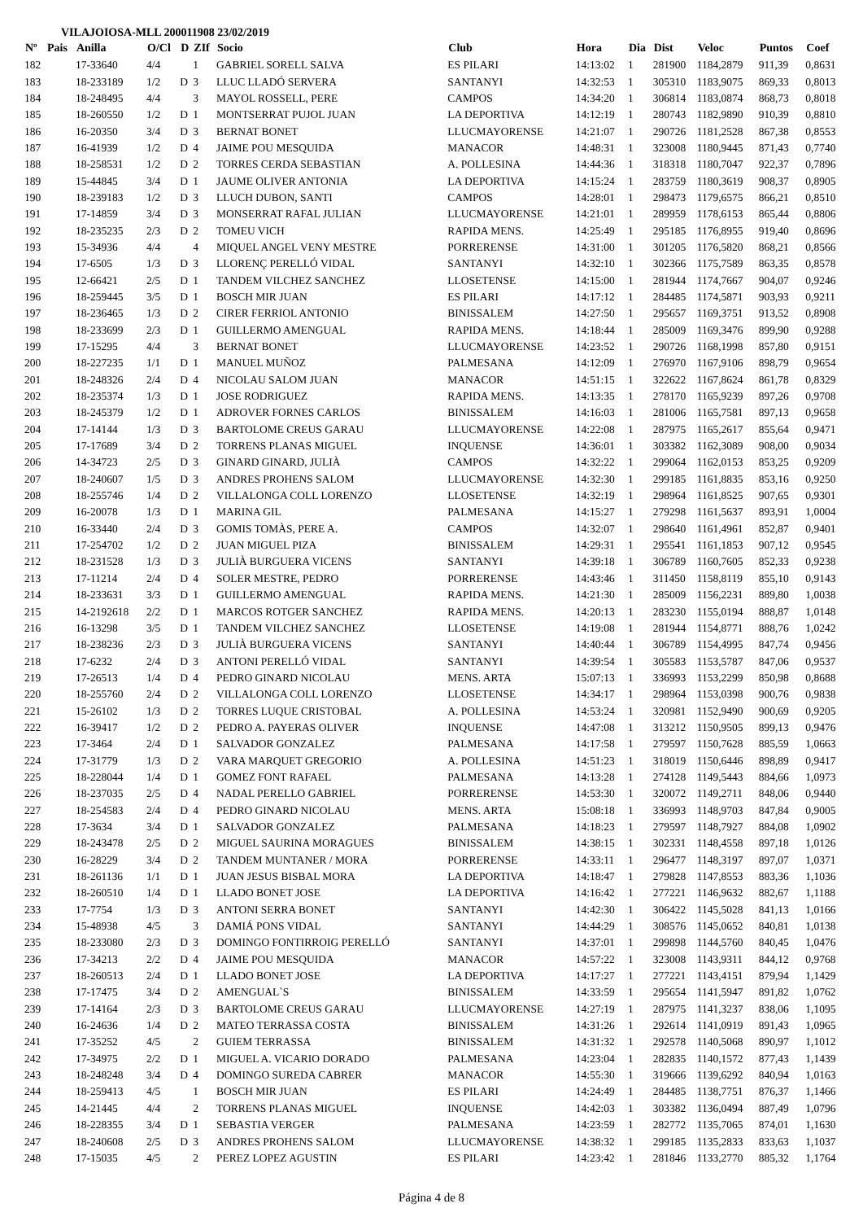VILAJOIOSA-MLL 200011908 23/02/2019
| Nº | Pais | Anilla | O/Cl | D | ZIf | Socio | Club | Hora | Dia | Dist | Veloc | Puntos | Coef |
| --- | --- | --- | --- | --- | --- | --- | --- | --- | --- | --- | --- | --- | --- |
| 182 | | 17-33640 | 4/4 | | 1 | GABRIEL SORELL SALVA | ES PILARI | 14:13:02 | 1 | 281900 | 1184,2879 | 911,39 | 0,8631 |
| 183 | | 18-233189 | 1/2 | D | 3 | LLUC LLADÓ SERVERA | SANTANYI | 14:32:53 | 1 | 305310 | 1183,9075 | 869,33 | 0,8013 |
| 184 | | 18-248495 | 4/4 | | 3 | MAYOL ROSSELL, PERE | CAMPOS | 14:34:20 | 1 | 306814 | 1183,0874 | 868,73 | 0,8018 |
| 185 | | 18-260550 | 1/2 | D | 1 | MONTSERRAT PUJOL JUAN | LA DEPORTIVA | 14:12:19 | 1 | 280743 | 1182,9890 | 910,39 | 0,8810 |
| 186 | | 16-20350 | 3/4 | D | 3 | BERNAT BONET | LLUCMAYORENSE | 14:21:07 | 1 | 290726 | 1181,2528 | 867,38 | 0,8553 |
| 187 | | 16-41939 | 1/2 | D | 4 | JAIME POU MESQUIDA | MANACOR | 14:48:31 | 1 | 323008 | 1180,9445 | 871,43 | 0,7740 |
| 188 | | 18-258531 | 1/2 | D | 2 | TORRES CERDA SEBASTIAN | A. POLLESINA | 14:44:36 | 1 | 318318 | 1180,7047 | 922,37 | 0,7896 |
| 189 | | 15-44845 | 3/4 | D | 1 | JAUME OLIVER ANTONIA | LA DEPORTIVA | 14:15:24 | 1 | 283759 | 1180,3619 | 908,37 | 0,8905 |
| 190 | | 18-239183 | 1/2 | D | 3 | LLUCH DUBON, SANTI | CAMPOS | 14:28:01 | 1 | 298473 | 1179,6575 | 866,21 | 0,8510 |
| 191 | | 17-14859 | 3/4 | D | 3 | MONSERRAT RAFAL JULIAN | LLUCMAYORENSE | 14:21:01 | 1 | 289959 | 1178,6153 | 865,44 | 0,8806 |
| 192 | | 18-235235 | 2/3 | D | 2 | TOMEU VICH | RAPIDA MENS. | 14:25:49 | 1 | 295185 | 1176,8955 | 919,40 | 0,8696 |
| 193 | | 15-34936 | 4/4 | | 4 | MIQUEL ANGEL VENY MESTRE | PORRERENSE | 14:31:00 | 1 | 301205 | 1176,5820 | 868,21 | 0,8566 |
| 194 | | 17-6505 | 1/3 | D | 3 | LLORENÇ PERELLÓ VIDAL | SANTANYI | 14:32:10 | 1 | 302366 | 1175,7589 | 863,35 | 0,8578 |
| 195 | | 12-66421 | 2/5 | D | 1 | TANDEM VILCHEZ SANCHEZ | LLOSETENSE | 14:15:00 | 1 | 281944 | 1174,7667 | 904,07 | 0,9246 |
| 196 | | 18-259445 | 3/5 | D | 1 | BOSCH MIR JUAN | ES PILARI | 14:17:12 | 1 | 284485 | 1174,5871 | 903,93 | 0,9211 |
| 197 | | 18-236465 | 1/3 | D | 2 | CIRER FERRIOL ANTONIO | BINISSALEM | 14:27:50 | 1 | 295657 | 1169,3751 | 913,52 | 0,8908 |
| 198 | | 18-233699 | 2/3 | D | 1 | GUILLERMO AMENGUAL | RAPIDA MENS. | 14:18:44 | 1 | 285009 | 1169,3476 | 899,90 | 0,9288 |
| 199 | | 17-15295 | 4/4 | | 3 | BERNAT BONET | LLUCMAYORENSE | 14:23:52 | 1 | 290726 | 1168,1998 | 857,80 | 0,9151 |
| 200 | | 18-227235 | 1/1 | D | 1 | MANUEL MUÑOZ | PALMESANA | 14:12:09 | 1 | 276970 | 1167,9106 | 898,79 | 0,9654 |
| 201 | | 18-248326 | 2/4 | D | 4 | NICOLAU SALOM JUAN | MANACOR | 14:51:15 | 1 | 322622 | 1167,8624 | 861,78 | 0,8329 |
| 202 | | 18-235374 | 1/3 | D | 1 | JOSE RODRIGUEZ | RAPIDA MENS. | 14:13:35 | 1 | 278170 | 1165,9239 | 897,26 | 0,9708 |
| 203 | | 18-245379 | 1/2 | D | 1 | ADROVER FORNES CARLOS | BINISSALEM | 14:16:03 | 1 | 281006 | 1165,7581 | 897,13 | 0,9658 |
| 204 | | 17-14144 | 1/3 | D | 3 | BARTOLOME CREUS GARAU | LLUCMAYORENSE | 14:22:08 | 1 | 287975 | 1165,2617 | 855,64 | 0,9471 |
| 205 | | 17-17689 | 3/4 | D | 2 | TORRENS PLANAS MIGUEL | INQUENSE | 14:36:01 | 1 | 303382 | 1162,3089 | 908,00 | 0,9034 |
| 206 | | 14-34723 | 2/5 | D | 3 | GINARD GINARD, JULIÀ | CAMPOS | 14:32:22 | 1 | 299064 | 1162,0153 | 853,25 | 0,9209 |
| 207 | | 18-240607 | 1/5 | D | 3 | ANDRES PROHENS SALOM | LLUCMAYORENSE | 14:32:30 | 1 | 299185 | 1161,8835 | 853,16 | 0,9250 |
| 208 | | 18-255746 | 1/4 | D | 2 | VILLALONGA COLL LORENZO | LLOSETENSE | 14:32:19 | 1 | 298964 | 1161,8525 | 907,65 | 0,9301 |
| 209 | | 16-20078 | 1/3 | D | 1 | MARINA GIL | PALMESANA | 14:15:27 | 1 | 279298 | 1161,5637 | 893,91 | 1,0004 |
| 210 | | 16-33440 | 2/4 | D | 3 | GOMIS TOMÀS, PERE A. | CAMPOS | 14:32:07 | 1 | 298640 | 1161,4961 | 852,87 | 0,9401 |
| 211 | | 17-254702 | 1/2 | D | 2 | JUAN MIGUEL PIZA | BINISSALEM | 14:29:31 | 1 | 295541 | 1161,1853 | 907,12 | 0,9545 |
| 212 | | 18-231528 | 1/3 | D | 3 | JULIÀ BURGUERA VICENS | SANTANYI | 14:39:18 | 1 | 306789 | 1160,7605 | 852,33 | 0,9238 |
| 213 | | 17-11214 | 2/4 | D | 4 | SOLER MESTRE, PEDRO | PORRERENSE | 14:43:46 | 1 | 311450 | 1158,8119 | 855,10 | 0,9143 |
| 214 | | 18-233631 | 3/3 | D | 1 | GUILLERMO AMENGUAL | RAPIDA MENS. | 14:21:30 | 1 | 285009 | 1156,2231 | 889,80 | 1,0038 |
| 215 | | 14-2192618 | 2/2 | D | 1 | MARCOS ROTGER SANCHEZ | RAPIDA MENS. | 14:20:13 | 1 | 283230 | 1155,0194 | 888,87 | 1,0148 |
| 216 | | 16-13298 | 3/5 | D | 1 | TANDEM VILCHEZ SANCHEZ | LLOSETENSE | 14:19:08 | 1 | 281944 | 1154,8771 | 888,76 | 1,0242 |
| 217 | | 18-238236 | 2/3 | D | 3 | JULIÀ BURGUERA VICENS | SANTANYI | 14:40:44 | 1 | 306789 | 1154,4995 | 847,74 | 0,9456 |
| 218 | | 17-6232 | 2/4 | D | 3 | ANTONI PERELLÓ VIDAL | SANTANYI | 14:39:54 | 1 | 305583 | 1153,5787 | 847,06 | 0,9537 |
| 219 | | 17-26513 | 1/4 | D | 4 | PEDRO GINARD NICOLAU | MENS. ARTA | 15:07:13 | 1 | 336993 | 1153,2299 | 850,98 | 0,8688 |
| 220 | | 18-255760 | 2/4 | D | 2 | VILLALONGA COLL LORENZO | LLOSETENSE | 14:34:17 | 1 | 298964 | 1153,0398 | 900,76 | 0,9838 |
| 221 | | 15-26102 | 1/3 | D | 2 | TORRES LUQUE CRISTOBAL | A. POLLESINA | 14:53:24 | 1 | 320981 | 1152,9490 | 900,69 | 0,9205 |
| 222 | | 16-39417 | 1/2 | D | 2 | PEDRO A. PAYERAS OLIVER | INQUENSE | 14:47:08 | 1 | 313212 | 1150,9505 | 899,13 | 0,9476 |
| 223 | | 17-3464 | 2/4 | D | 1 | SALVADOR GONZALEZ | PALMESANA | 14:17:58 | 1 | 279597 | 1150,7628 | 885,59 | 1,0663 |
| 224 | | 17-31779 | 1/3 | D | 2 | VARA MARQUET GREGORIO | A. POLLESINA | 14:51:23 | 1 | 318019 | 1150,6446 | 898,89 | 0,9417 |
| 225 | | 18-228044 | 1/4 | D | 1 | GOMEZ FONT RAFAEL | PALMESANA | 14:13:28 | 1 | 274128 | 1149,5443 | 884,66 | 1,0973 |
| 226 | | 18-237035 | 2/5 | D | 4 | NADAL PERELLO GABRIEL | PORRERENSE | 14:53:30 | 1 | 320072 | 1149,2711 | 848,06 | 0,9440 |
| 227 | | 18-254583 | 2/4 | D | 4 | PEDRO GINARD NICOLAU | MENS. ARTA | 15:08:18 | 1 | 336993 | 1148,9703 | 847,84 | 0,9005 |
| 228 | | 17-3634 | 3/4 | D | 1 | SALVADOR GONZALEZ | PALMESANA | 14:18:23 | 1 | 279597 | 1148,7927 | 884,08 | 1,0902 |
| 229 | | 18-243478 | 2/5 | D | 2 | MIGUEL SAURINA MORAGUES | BINISSALEM | 14:38:15 | 1 | 302331 | 1148,4558 | 897,18 | 1,0126 |
| 230 | | 16-28229 | 3/4 | D | 2 | TANDEM MUNTANER / MORA | PORRERENSE | 14:33:11 | 1 | 296477 | 1148,3197 | 897,07 | 1,0371 |
| 231 | | 18-261136 | 1/1 | D | 1 | JUAN JESUS BISBAL MORA | LA DEPORTIVA | 14:18:47 | 1 | 279828 | 1147,8553 | 883,36 | 1,1036 |
| 232 | | 18-260510 | 1/4 | D | 1 | LLADO BONET JOSE | LA DEPORTIVA | 14:16:42 | 1 | 277221 | 1146,9632 | 882,67 | 1,1188 |
| 233 | | 17-7754 | 1/3 | D | 3 | ANTONI SERRA BONET | SANTANYI | 14:42:30 | 1 | 306422 | 1145,5028 | 841,13 | 1,0166 |
| 234 | | 15-48938 | 4/5 | | 3 | DAMIÁ PONS VIDAL | SANTANYI | 14:44:29 | 1 | 308576 | 1145,0652 | 840,81 | 1,0138 |
| 235 | | 18-233080 | 2/3 | D | 3 | DOMINGO FONTIRROIG PERELLÓ | SANTANYI | 14:37:01 | 1 | 299898 | 1144,5760 | 840,45 | 1,0476 |
| 236 | | 17-34213 | 2/2 | D | 4 | JAIME POU MESQUIDA | MANACOR | 14:57:22 | 1 | 323008 | 1143,9311 | 844,12 | 0,9768 |
| 237 | | 18-260513 | 2/4 | D | 1 | LLADO BONET JOSE | LA DEPORTIVA | 14:17:27 | 1 | 277221 | 1143,4151 | 879,94 | 1,1429 |
| 238 | | 17-17475 | 3/4 | D | 2 | AMENGUAL`S | BINISSALEM | 14:33:59 | 1 | 295654 | 1141,5947 | 891,82 | 1,0762 |
| 239 | | 17-14164 | 2/3 | D | 3 | BARTOLOME CREUS GARAU | LLUCMAYORENSE | 14:27:19 | 1 | 287975 | 1141,3237 | 838,06 | 1,1095 |
| 240 | | 16-24636 | 1/4 | D | 2 | MATEO TERRASSA COSTA | BINISSALEM | 14:31:26 | 1 | 292614 | 1141,0919 | 891,43 | 1,0965 |
| 241 | | 17-35252 | 4/5 | | 2 | GUIEM TERRASSA | BINISSALEM | 14:31:32 | 1 | 292578 | 1140,5068 | 890,97 | 1,1012 |
| 242 | | 17-34975 | 2/2 | D | 1 | MIGUEL A. VICARIO DORADO | PALMESANA | 14:23:04 | 1 | 282835 | 1140,1572 | 877,43 | 1,1439 |
| 243 | | 18-248248 | 3/4 | D | 4 | DOMINGO SUREDA CABRER | MANACOR | 14:55:30 | 1 | 319666 | 1139,6292 | 840,94 | 1,0163 |
| 244 | | 18-259413 | 4/5 | | 1 | BOSCH MIR JUAN | ES PILARI | 14:24:49 | 1 | 284485 | 1138,7751 | 876,37 | 1,1466 |
| 245 | | 14-21445 | 4/4 | | 2 | TORRENS PLANAS MIGUEL | INQUENSE | 14:42:03 | 1 | 303382 | 1136,0494 | 887,49 | 1,0796 |
| 246 | | 18-228355 | 3/4 | D | 1 | SEBASTIA VERGER | PALMESANA | 14:23:59 | 1 | 282772 | 1135,7065 | 874,01 | 1,1630 |
| 247 | | 18-240608 | 2/5 | D | 3 | ANDRES PROHENS SALOM | LLUCMAYORENSE | 14:38:32 | 1 | 299185 | 1135,2833 | 833,63 | 1,1037 |
| 248 | | 17-15035 | 4/5 | | 2 | PEREZ LOPEZ AGUSTIN | ES PILARI | 14:23:42 | 1 | 281846 | 1133,2770 | 885,32 | 1,1764 |
Página 4 de 8